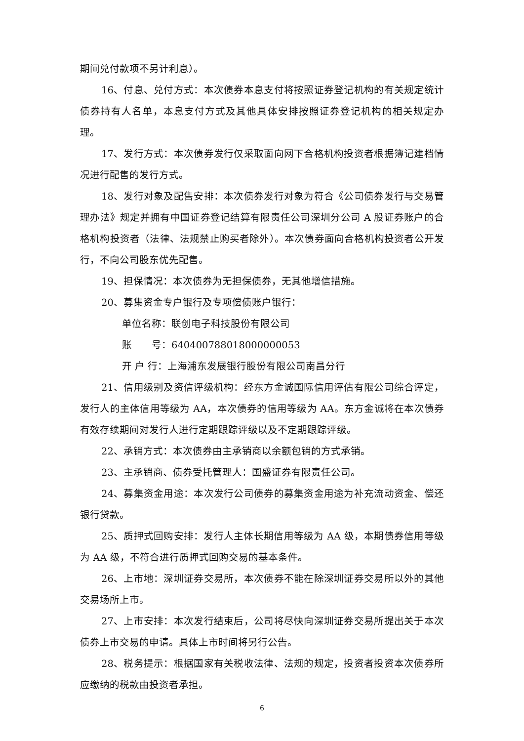期间兑付款项不另计利息）。
16、付息、兑付方式：本次债券本息支付将按照证券登记机构的有关规定统计债券持有人名单，本息支付方式及其他具体安排按照证券登记机构的相关规定办理。
17、发行方式：本次债券发行仅采取面向网下合格机构投资者根据簿记建档情况进行配售的发行方式。
18、发行对象及配售安排：本次债券发行对象为符合《公司债券发行与交易管理办法》规定并拥有中国证券登记结算有限责任公司深圳分公司 A 股证券账户的合格机构投资者（法律、法规禁止购买者除外）。本次债券面向合格机构投资者公开发行，不向公司股东优先配售。
19、担保情况：本次债券为无担保债券，无其他增信措施。
20、募集资金专户银行及专项偿债账户银行：
单位名称：联创电子科技股份有限公司
账　　号：640400788018000000053
开 户 行：上海浦东发展银行股份有限公司南昌分行
21、信用级别及资信评级机构：经东方金诚国际信用评估有限公司综合评定，发行人的主体信用等级为 AA，本次债券的信用等级为 AA。东方金诚将在本次债券有效存续期间对发行人进行定期跟踪评级以及不定期跟踪评级。
22、承销方式：本次债券由主承销商以余额包销的方式承销。
23、主承销商、债券受托管理人：国盛证券有限责任公司。
24、募集资金用途：本次发行公司债券的募集资金用途为补充流动资金、偿还银行贷款。
25、质押式回购安排：发行人主体长期信用等级为 AA 级，本期债券信用等级为 AA 级，不符合进行质押式回购交易的基本条件。
26、上市地：深圳证券交易所，本次债券不能在除深圳证券交易所以外的其他交易场所上市。
27、上市安排：本次发行结束后，公司将尽快向深圳证券交易所提出关于本次债券上市交易的申请。具体上市时间将另行公告。
28、税务提示：根据国家有关税收法律、法规的规定，投资者投资本次债券所应缴纳的税款由投资者承担。
6